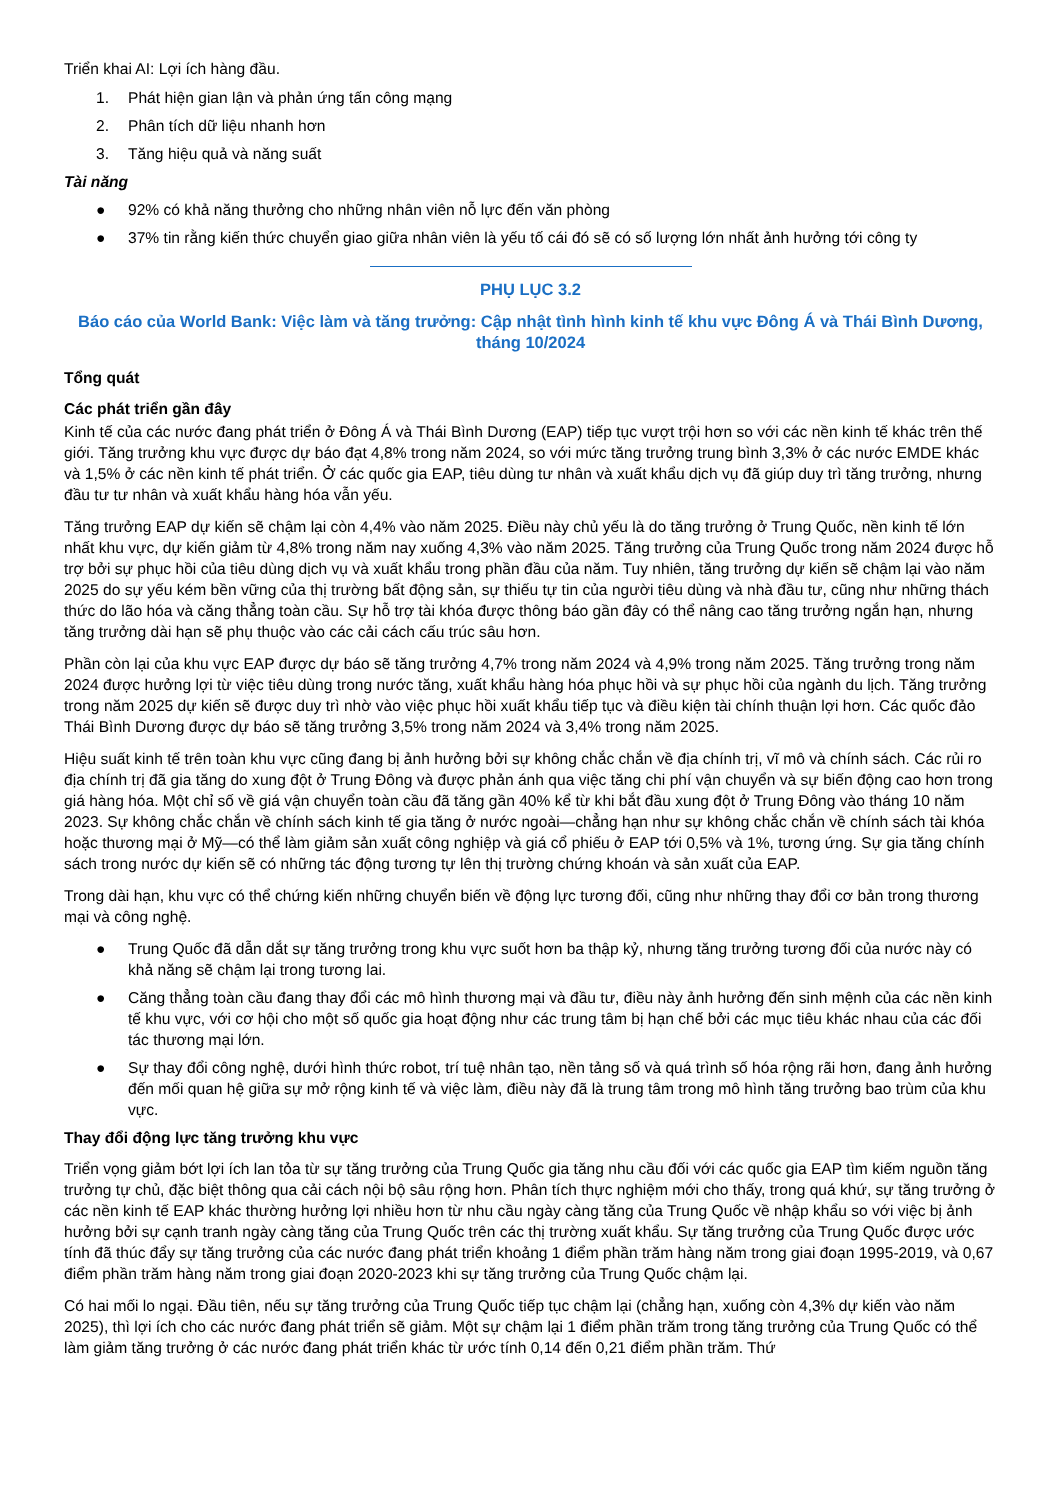Triển khai AI: Lợi ích hàng đầu.
1. Phát hiện gian lận và phản ứng tấn công mạng
2. Phân tích dữ liệu nhanh hơn
3. Tăng hiệu quả và năng suất
Tài năng
● 92% có khả năng thưởng cho những nhân viên nỗ lực đến văn phòng
● 37% tin rằng kiến thức chuyển giao giữa nhân viên là yếu tố cái đó sẽ có số lượng lớn nhất ảnh hưởng tới công ty
PHỤ LỤC 3.2
Báo cáo của World Bank: Việc làm và tăng trưởng: Cập nhật tình hình kinh tế khu vực Đông Á và Thái Bình Dương, tháng 10/2024
Tổng quát
Các phát triển gần đây
Kinh tế của các nước đang phát triển ở Đông Á và Thái Bình Dương (EAP) tiếp tục vượt trội hơn so với các nền kinh tế khác trên thế giới. Tăng trưởng khu vực được dự báo đạt 4,8% trong năm 2024, so với mức tăng trưởng trung bình 3,3% ở các nước EMDE khác và 1,5% ở các nền kinh tế phát triển. Ở các quốc gia EAP, tiêu dùng tư nhân và xuất khẩu dịch vụ đã giúp duy trì tăng trưởng, nhưng đầu tư tư nhân và xuất khẩu hàng hóa vẫn yếu.
Tăng trưởng EAP dự kiến sẽ chậm lại còn 4,4% vào năm 2025. Điều này chủ yếu là do tăng trưởng ở Trung Quốc, nền kinh tế lớn nhất khu vực, dự kiến giảm từ 4,8% trong năm nay xuống 4,3% vào năm 2025. Tăng trưởng của Trung Quốc trong năm 2024 được hỗ trợ bởi sự phục hồi của tiêu dùng dịch vụ và xuất khẩu trong phần đầu của năm. Tuy nhiên, tăng trưởng dự kiến sẽ chậm lại vào năm 2025 do sự yếu kém bền vững của thị trường bất động sản, sự thiếu tự tin của người tiêu dùng và nhà đầu tư, cũng như những thách thức do lão hóa và căng thẳng toàn cầu. Sự hỗ trợ tài khóa được thông báo gần đây có thể nâng cao tăng trưởng ngắn hạn, nhưng tăng trưởng dài hạn sẽ phụ thuộc vào các cải cách cấu trúc sâu hơn.
Phần còn lại của khu vực EAP được dự báo sẽ tăng trưởng 4,7% trong năm 2024 và 4,9% trong năm 2025. Tăng trưởng trong năm 2024 được hưởng lợi từ việc tiêu dùng trong nước tăng, xuất khẩu hàng hóa phục hồi và sự phục hồi của ngành du lịch. Tăng trưởng trong năm 2025 dự kiến sẽ được duy trì nhờ vào việc phục hồi xuất khẩu tiếp tục và điều kiện tài chính thuận lợi hơn. Các quốc đảo Thái Bình Dương được dự báo sẽ tăng trưởng 3,5% trong năm 2024 và 3,4% trong năm 2025.
Hiệu suất kinh tế trên toàn khu vực cũng đang bị ảnh hưởng bởi sự không chắc chắn về địa chính trị, vĩ mô và chính sách. Các rủi ro địa chính trị đã gia tăng do xung đột ở Trung Đông và được phản ánh qua việc tăng chi phí vận chuyển và sự biến động cao hơn trong giá hàng hóa. Một chỉ số về giá vận chuyển toàn cầu đã tăng gần 40% kể từ khi bắt đầu xung đột ở Trung Đông vào tháng 10 năm 2023. Sự không chắc chắn về chính sách kinh tế gia tăng ở nước ngoài—chẳng hạn như sự không chắc chắn về chính sách tài khóa hoặc thương mại ở Mỹ—có thể làm giảm sản xuất công nghiệp và giá cổ phiếu ở EAP tới 0,5% và 1%, tương ứng. Sự gia tăng chính sách trong nước dự kiến sẽ có những tác động tương tự lên thị trường chứng khoán và sản xuất của EAP.
Trong dài hạn, khu vực có thể chứng kiến những chuyển biến về động lực tương đối, cũng như những thay đổi cơ bản trong thương mại và công nghệ.
● Trung Quốc đã dẫn dắt sự tăng trưởng trong khu vực suốt hơn ba thập kỷ, nhưng tăng trưởng tương đối của nước này có khả năng sẽ chậm lại trong tương lai.
● Căng thẳng toàn cầu đang thay đổi các mô hình thương mại và đầu tư, điều này ảnh hưởng đến sinh mệnh của các nền kinh tế khu vực, với cơ hội cho một số quốc gia hoạt động như các trung tâm bị hạn chế bởi các mục tiêu khác nhau của các đối tác thương mại lớn.
● Sự thay đổi công nghệ, dưới hình thức robot, trí tuệ nhân tạo, nền tảng số và quá trình số hóa rộng rãi hơn, đang ảnh hưởng đến mối quan hệ giữa sự mở rộng kinh tế và việc làm, điều này đã là trung tâm trong mô hình tăng trưởng bao trùm của khu vực.
Thay đổi động lực tăng trưởng khu vực
Triển vọng giảm bớt lợi ích lan tỏa từ sự tăng trưởng của Trung Quốc gia tăng nhu cầu đối với các quốc gia EAP tìm kiếm nguồn tăng trưởng tự chủ, đặc biệt thông qua cải cách nội bộ sâu rộng hơn. Phân tích thực nghiệm mới cho thấy, trong quá khứ, sự tăng trưởng ở các nền kinh tế EAP khác thường hưởng lợi nhiều hơn từ nhu cầu ngày càng tăng của Trung Quốc về nhập khẩu so với việc bị ảnh hưởng bởi sự cạnh tranh ngày càng tăng của Trung Quốc trên các thị trường xuất khẩu. Sự tăng trưởng của Trung Quốc được ước tính đã thúc đẩy sự tăng trưởng của các nước đang phát triển khoảng 1 điểm phần trăm hàng năm trong giai đoạn 1995-2019, và 0,67 điểm phần trăm hàng năm trong giai đoạn 2020-2023 khi sự tăng trưởng của Trung Quốc chậm lại.
Có hai mối lo ngại. Đầu tiên, nếu sự tăng trưởng của Trung Quốc tiếp tục chậm lại (chẳng hạn, xuống còn 4,3% dự kiến vào năm 2025), thì lợi ích cho các nước đang phát triển sẽ giảm. Một sự chậm lại 1 điểm phần trăm trong tăng trưởng của Trung Quốc có thể làm giảm tăng trưởng ở các nước đang phát triển khác từ ước tính 0,14 đến 0,21 điểm phần trăm. Thứ